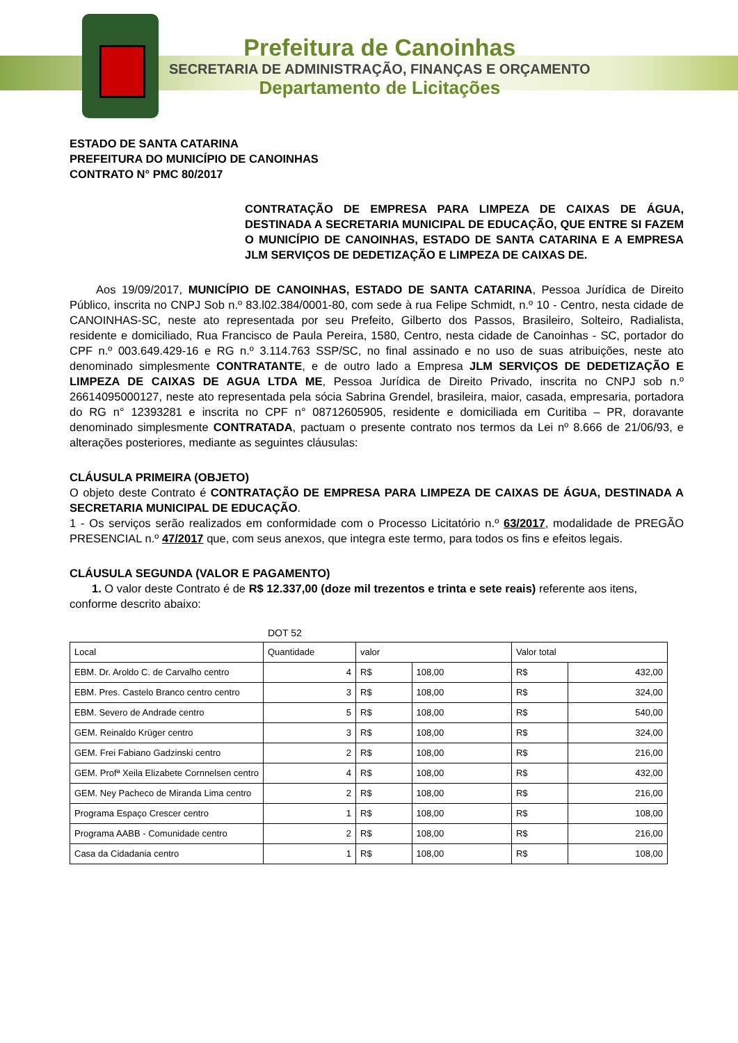Prefeitura de Canoinhas
SECRETARIA DE ADMINISTRAÇÃO, FINANÇAS E ORÇAMENTO
Departamento de Licitações
ESTADO DE SANTA CATARINA
PREFEITURA DO MUNICÍPIO DE CANOINHAS
CONTRATO N° PMC 80/2017
CONTRATAÇÃO DE EMPRESA PARA LIMPEZA DE CAIXAS DE ÁGUA, DESTINADA A SECRETARIA MUNICIPAL DE EDUCAÇÃO, QUE ENTRE SI FAZEM O MUNICÍPIO DE CANOINHAS, ESTADO DE SANTA CATARINA E A EMPRESA JLM SERVIÇOS DE DEDETIZAÇÃO E LIMPEZA DE CAIXAS DE.
Aos 19/09/2017, MUNICÍPIO DE CANOINHAS, ESTADO DE SANTA CATARINA, Pessoa Jurídica de Direito Público, inscrita no CNPJ Sob n.º 83.l02.384/0001-80, com sede à rua Felipe Schmidt, n.º 10 - Centro, nesta cidade de CANOINHAS-SC, neste ato representada por seu Prefeito, Gilberto dos Passos, Brasileiro, Solteiro, Radialista, residente e domiciliado, Rua Francisco de Paula Pereira, 1580, Centro, nesta cidade de Canoinhas - SC, portador do CPF n.º 003.649.429-16 e RG n.º 3.114.763 SSP/SC, no final assinado e no uso de suas atribuições, neste ato denominado simplesmente CONTRATANTE, e de outro lado a Empresa JLM SERVIÇOS DE DEDETIZAÇÃO E LIMPEZA DE CAIXAS DE AGUA LTDA ME, Pessoa Jurídica de Direito Privado, inscrita no CNPJ sob n.º 26614095000127, neste ato representada pela sócia Sabrina Grendel, brasileira, maior, casada, empresaria, portadora do RG n° 12393281 e inscrita no CPF n° 08712605905, residente e domiciliada em Curitiba – PR, doravante denominado simplesmente CONTRATADA, pactuam o presente contrato nos termos da Lei nº 8.666 de 21/06/93, e alterações posteriores, mediante as seguintes cláusulas:
CLÁUSULA PRIMEIRA (OBJETO)
O objeto deste Contrato é CONTRATAÇÃO DE EMPRESA PARA LIMPEZA DE CAIXAS DE ÁGUA, DESTINADA A SECRETARIA MUNICIPAL DE EDUCAÇÃO.
1 - Os serviços serão realizados em conformidade com o Processo Licitatório n.º 63/2017, modalidade de PREGÃO PRESENCIAL n.º 47/2017 que, com seus anexos, que integra este termo, para todos os fins e efeitos legais.
CLÁUSULA SEGUNDA (VALOR E PAGAMENTO)
1. O valor deste Contrato é de R$ 12.337,00 (doze mil trezentos e trinta e sete reais) referente aos itens, conforme descrito abaixo:
DOT 52
| Local | Quantidade | valor | | Valor total | |
| EBM. Dr. Aroldo C. de Carvalho centro | 4 | R$ | 108,00 | R$ | 432,00 |
| EBM. Pres. Castelo Branco centro centro | 3 | R$ | 108,00 | R$ | 324,00 |
| EBM. Severo de Andrade centro | 5 | R$ | 108,00 | R$ | 540,00 |
| GEM. Reinaldo Krüger centro | 3 | R$ | 108,00 | R$ | 324,00 |
| GEM. Frei Fabiano Gadzinski centro | 2 | R$ | 108,00 | R$ | 216,00 |
| GEM. Profª Xeila Elizabete Cornnelsen centro | 4 | R$ | 108,00 | R$ | 432,00 |
| GEM. Ney Pacheco de Miranda Lima centro | 2 | R$ | 108,00 | R$ | 216,00 |
| Programa Espaço Crescer centro | 1 | R$ | 108,00 | R$ | 108,00 |
| Programa AABB - Comunidade centro | 2 | R$ | 108,00 | R$ | 216,00 |
| Casa da Cidadania centro | 1 | R$ | 108,00 | R$ | 108,00 |